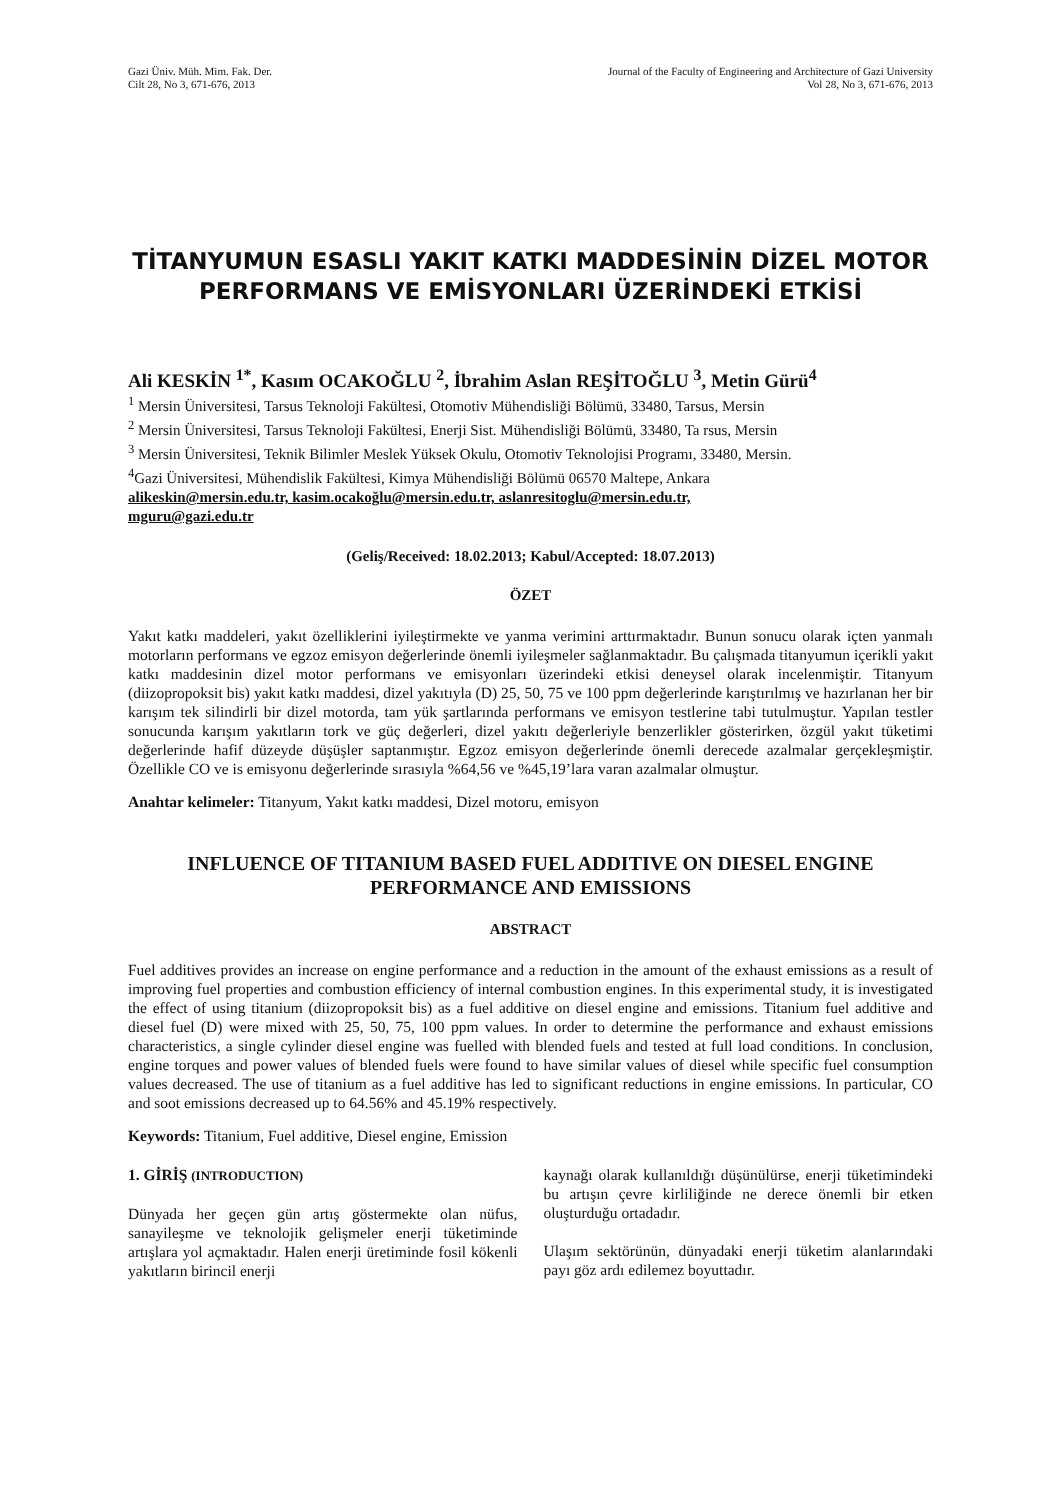Gazi Üniv. Müh. Mim. Fak. Der.
Cilt 28, No 3, 671-676, 2013
Journal of the Faculty of Engineering and Architecture of Gazi University
Vol 28, No 3, 671-676, 2013
TİTANYUMUN ESASLI YAKIT KATKI MADDESİNİN DİZEL MOTOR PERFORMANS VE EMİSYONLARI ÜZERİNDEKİ ETKİSİ
Ali KESKİN <sup>1*</sup>, Kasım OCAKOĞLU <sup>2</sup>, İbrahim Aslan REŞİTOĞLU <sup>3</sup>, Metin Gürü<sup>4</sup>
<sup>1</sup> Mersin Üniversitesi, Tarsus Teknoloji Fakültesi, Otomotiv Mühendisliği Bölümü, 33480, Tarsus, Mersin
<sup>2</sup> Mersin Üniversitesi, Tarsus Teknoloji Fakültesi, Enerji Sist. Mühendisliği Bölümü, 33480, Ta rsus, Mersin
<sup>3</sup> Mersin Üniversitesi, Teknik Bilimler Meslek Yüksek Okulu, Otomotiv Teknolojisi Programı, 33480, Mersin.
<sup>4</sup> Gazi Üniversitesi, Mühendislik Fakültesi, Kimya Mühendisliği Bölümü 06570 Maltepe, Ankara
alikeskin@mersin.edu.tr, kasim.ocakoğlu@mersin.edu.tr, aslanresitoglu@mersin.edu.tr,
mguru@gazi.edu.tr
(Geliş/Received: 18.02.2013; Kabul/Accepted: 18.07.2013)
ÖZET
Yakıt katkı maddeleri, yakıt özelliklerini iyileştirmekte ve yanma verimini arttırmaktadır. Bunun sonucu olarak içten yanmalı motorların performans ve egzoz emisyon değerlerinde önemli iyileşmeler sağlanmaktadır. Bu çalışmada titanyumun içerikli yakıt katkı maddesinin dizel motor performans ve emisyonları üzerindeki etkisi deneysel olarak incelenmiştir. Titanyum (diizopropoksit bis) yakıt katkı maddesi, dizel yakıtıyla (D) 25, 50, 75 ve 100 ppm değerlerinde karıştırılmış ve hazırlanan her bir karışım tek silindirli bir dizel motorda, tam yük şartlarında performans ve emisyon testlerine tabi tutulmuştur. Yapılan testler sonucunda karışım yakıtların tork ve güç değerleri, dizel yakıtı değerleriyle benzerlikler gösterirken, özgül yakıt tüketimi değerlerinde hafif düzeyde düşüşler saptanmıştır. Egzoz emisyon değerlerinde önemli derecede azalmalar gerçekleşmiştir. Özellikle CO ve is emisyonu değerlerinde sırasıyla %64,56 ve %45,19’lara varan azalmalar olmuştur.
Anahtar kelimeler: Titanyum, Yakıt katkı maddesi, Dizel motoru, emisyon
INFLUENCE OF TITANIUM BASED FUEL ADDITIVE ON DIESEL ENGINE PERFORMANCE AND EMISSIONS
ABSTRACT
Fuel additives provides an increase on engine performance and a reduction in the amount of the exhaust emissions as a result of improving fuel properties and combustion efficiency of internal combustion engines. In this experimental study, it is investigated the effect of using titanium (diizopropoksit bis) as a fuel additive on diesel engine and emissions. Titanium fuel additive and diesel fuel (D) were mixed with 25, 50, 75, 100 ppm values. In order to determine the performance and exhaust emissions characteristics, a single cylinder diesel engine was fuelled with blended fuels and tested at full load conditions. In conclusion, engine torques and power values of blended fuels were found to have similar values of diesel while specific fuel consumption values decreased. The use of titanium as a fuel additive has led to significant reductions in engine emissions. In particular, CO and soot emissions decreased up to 64.56% and 45.19% respectively.
Keywords: Titanium, Fuel additive, Diesel engine, Emission
1. GİRİŞ (INTRODUCTION)
Dünyada her geçen gün artış göstermekte olan nüfus, sanayileşme ve teknolojik gelişmeler enerji tüketiminde artışlara yol açmaktadır. Halen enerji üretiminde fosil kökenli yakıtların birincil enerji
kaynağı olarak kullanıldığı düşünülürse, enerji tüketimindeki bu artışın çevre kirliliğinde ne derece önemli bir etken oluşturduğu ortadadır.
Ulaşım sektörünün, dünyadaki enerji tüketim alanlarındaki payı göz ardı edilemez boyuttadır.